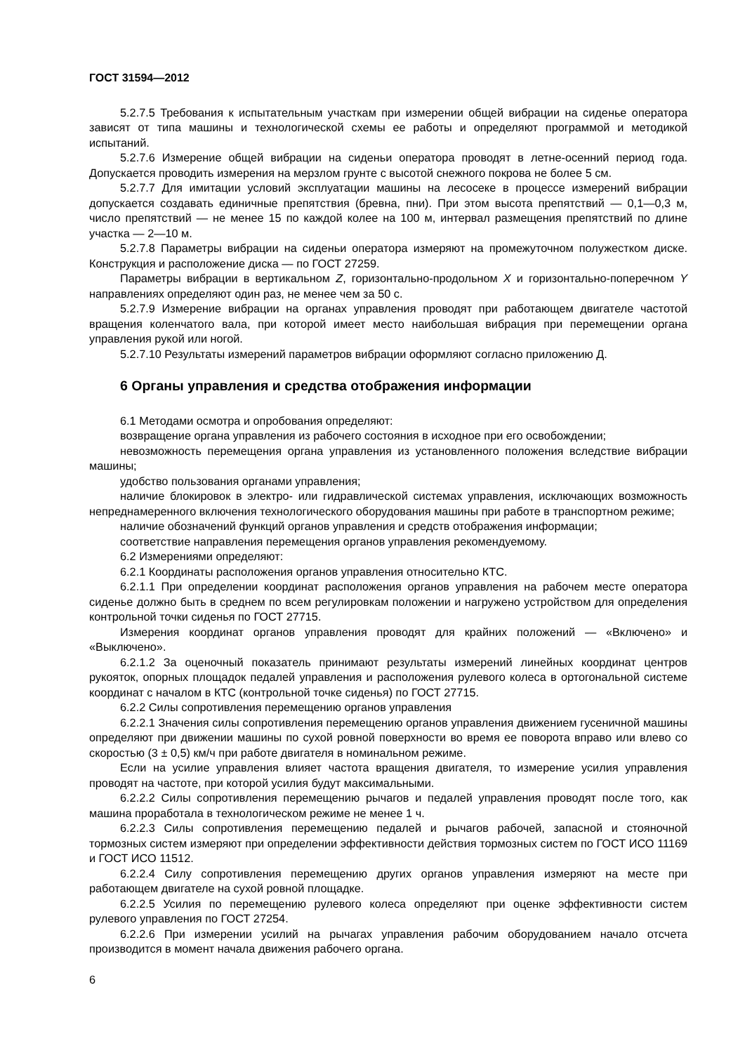ГОСТ 31594—2012
5.2.7.5 Требования к испытательным участкам при измерении общей вибрации на сиденье оператора зависят от типа машины и технологической схемы ее работы и определяют программой и методикой испытаний.
5.2.7.6 Измерение общей вибрации на сиденьи оператора проводят в летне-осенний период года. Допускается проводить измерения на мерзлом грунте с высотой снежного покрова не более 5 см.
5.2.7.7 Для имитации условий эксплуатации машины на лесосеке в процессе измерений вибрации допускается создавать единичные препятствия (бревна, пни). При этом высота препятствий — 0,1—0,3 м, число препятствий — не менее 15 по каждой колее на 100 м, интервал размещения препятствий по длине участка — 2—10 м.
5.2.7.8 Параметры вибрации на сиденьи оператора измеряют на промежуточном полужестком диске. Конструкция и расположение диска — по ГОСТ 27259.
Параметры вибрации в вертикальном Z, горизонтально-продольном X и горизонтально-поперечном Y направлениях определяют один раз, не менее чем за 50 с.
5.2.7.9 Измерение вибрации на органах управления проводят при работающем двигателе частотой вращения коленчатого вала, при которой имеет место наибольшая вибрация при перемещении органа управления рукой или ногой.
5.2.7.10 Результаты измерений параметров вибрации оформляют согласно приложению Д.
6 Органы управления и средства отображения информации
6.1 Методами осмотра и опробования определяют:
возвращение органа управления из рабочего состояния в исходное при его освобождении;
невозможность перемещения органа управления из установленного положения вследствие вибрации машины;
удобство пользования органами управления;
наличие блокировок в электро- или гидравлической системах управления, исключающих возможность непреднамеренного включения технологического оборудования машины при работе в транспортном режиме;
наличие обозначений функций органов управления и средств отображения информации;
соответствие направления перемещения органов управления рекомендуемому.
6.2 Измерениями определяют:
6.2.1 Координаты расположения органов управления относительно КТС.
6.2.1.1 При определении координат расположения органов управления на рабочем месте оператора сиденье должно быть в среднем по всем регулировкам положении и нагружено устройством для определения контрольной точки сиденья по ГОСТ 27715.
Измерения координат органов управления проводят для крайних положений — «Включено» и «Выключено».
6.2.1.2 За оценочный показатель принимают результаты измерений линейных координат центров рукояток, опорных площадок педалей управления и расположения рулевого колеса в ортогональной системе координат с началом в КТС (контрольной точке сиденья) по ГОСТ 27715.
6.2.2 Силы сопротивления перемещению органов управления
6.2.2.1 Значения силы сопротивления перемещению органов управления движением гусеничной машины определяют при движении машины по сухой ровной поверхности во время ее поворота вправо или влево со скоростью (3 ± 0,5) км/ч при работе двигателя в номинальном режиме.
Если на усилие управления влияет частота вращения двигателя, то измерение усилия управления проводят на частоте, при которой усилия будут максимальными.
6.2.2.2 Силы сопротивления перемещению рычагов и педалей управления проводят после того, как машина проработала в технологическом режиме не менее 1 ч.
6.2.2.3 Силы сопротивления перемещению педалей и рычагов рабочей, запасной и стояночной тормозных систем измеряют при определении эффективности действия тормозных систем по ГОСТ ИСО 11169 и ГОСТ ИСО 11512.
6.2.2.4 Силу сопротивления перемещению других органов управления измеряют на месте при работающем двигателе на сухой ровной площадке.
6.2.2.5 Усилия по перемещению рулевого колеса определяют при оценке эффективности систем рулевого управления по ГОСТ 27254.
6.2.2.6 При измерении усилий на рычагах управления рабочим оборудованием начало отсчета производится в момент начала движения рабочего органа.
6